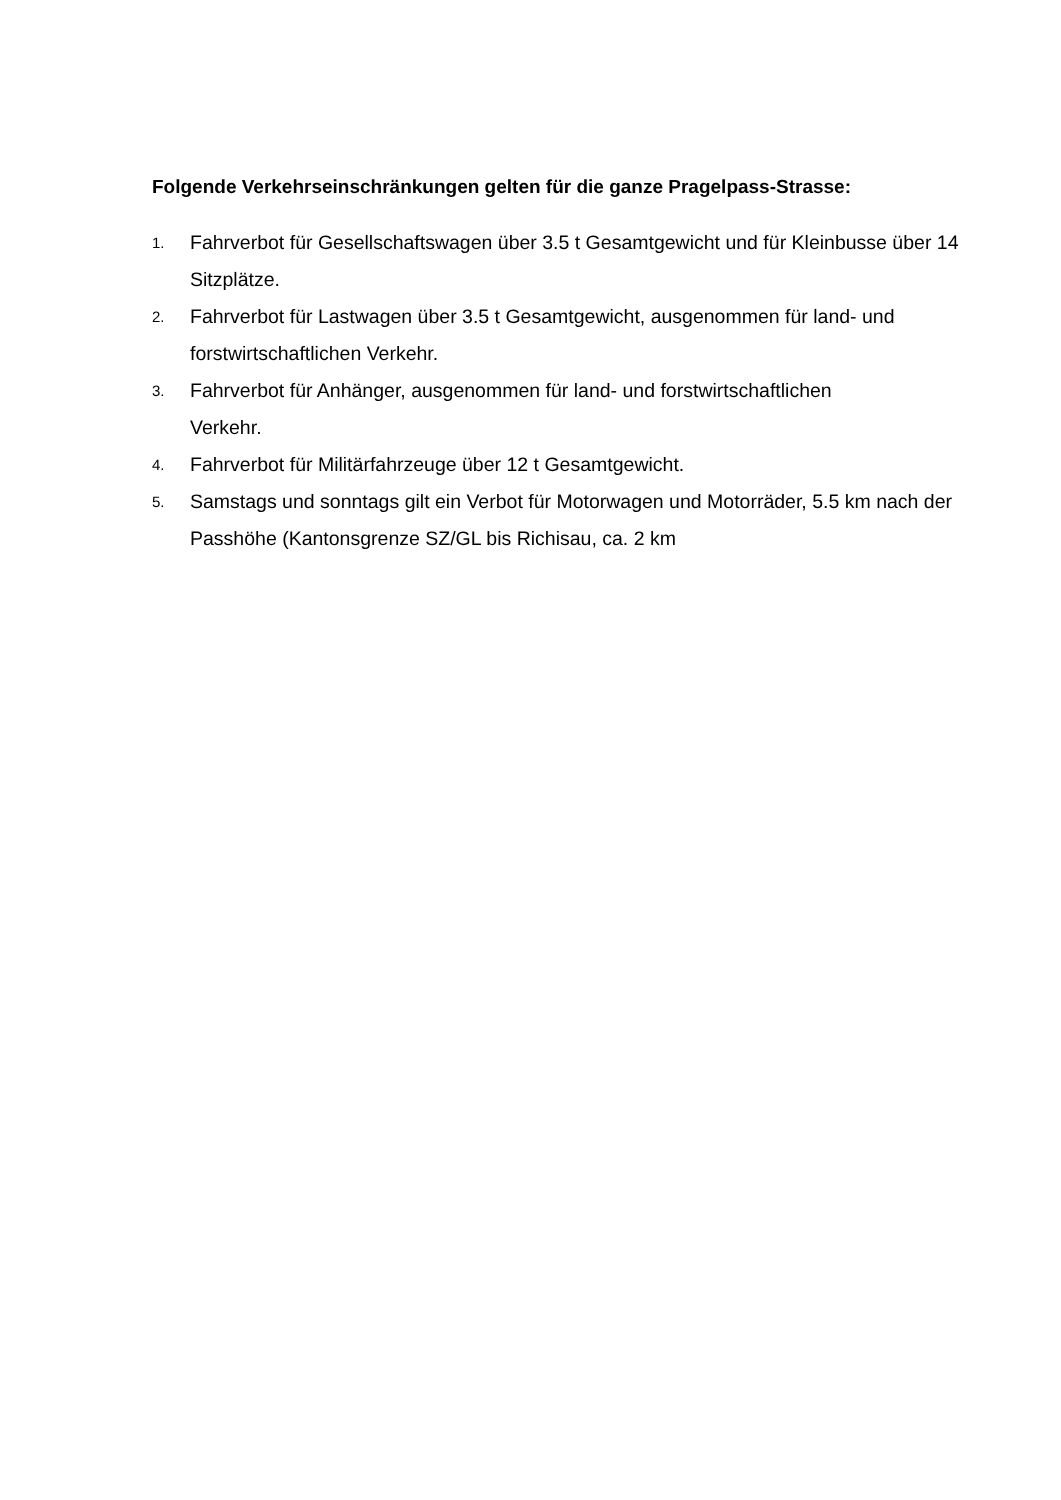Folgende Verkehrseinschränkungen gelten für die ganze Pragelpass-Strasse:
1. Fahrverbot für Gesellschaftswagen über 3.5 t Gesamtgewicht und für Kleinbusse über 14 Sitzplätze.
2. Fahrverbot für Lastwagen über 3.5 t Gesamtgewicht, ausgenommen für land- und forstwirtschaftlichen Verkehr.
3. Fahrverbot für Anhänger, ausgenommen für land- und forstwirtschaftlichen
Verkehr.
4. Fahrverbot für Militärfahrzeuge über 12 t Gesamtgewicht.
5. Samstags und sonntags gilt ein Verbot für Motorwagen und Motorräder, 5.5 km nach der Passhöhe (Kantonsgrenze SZ/GL bis Richisau, ca. 2 km